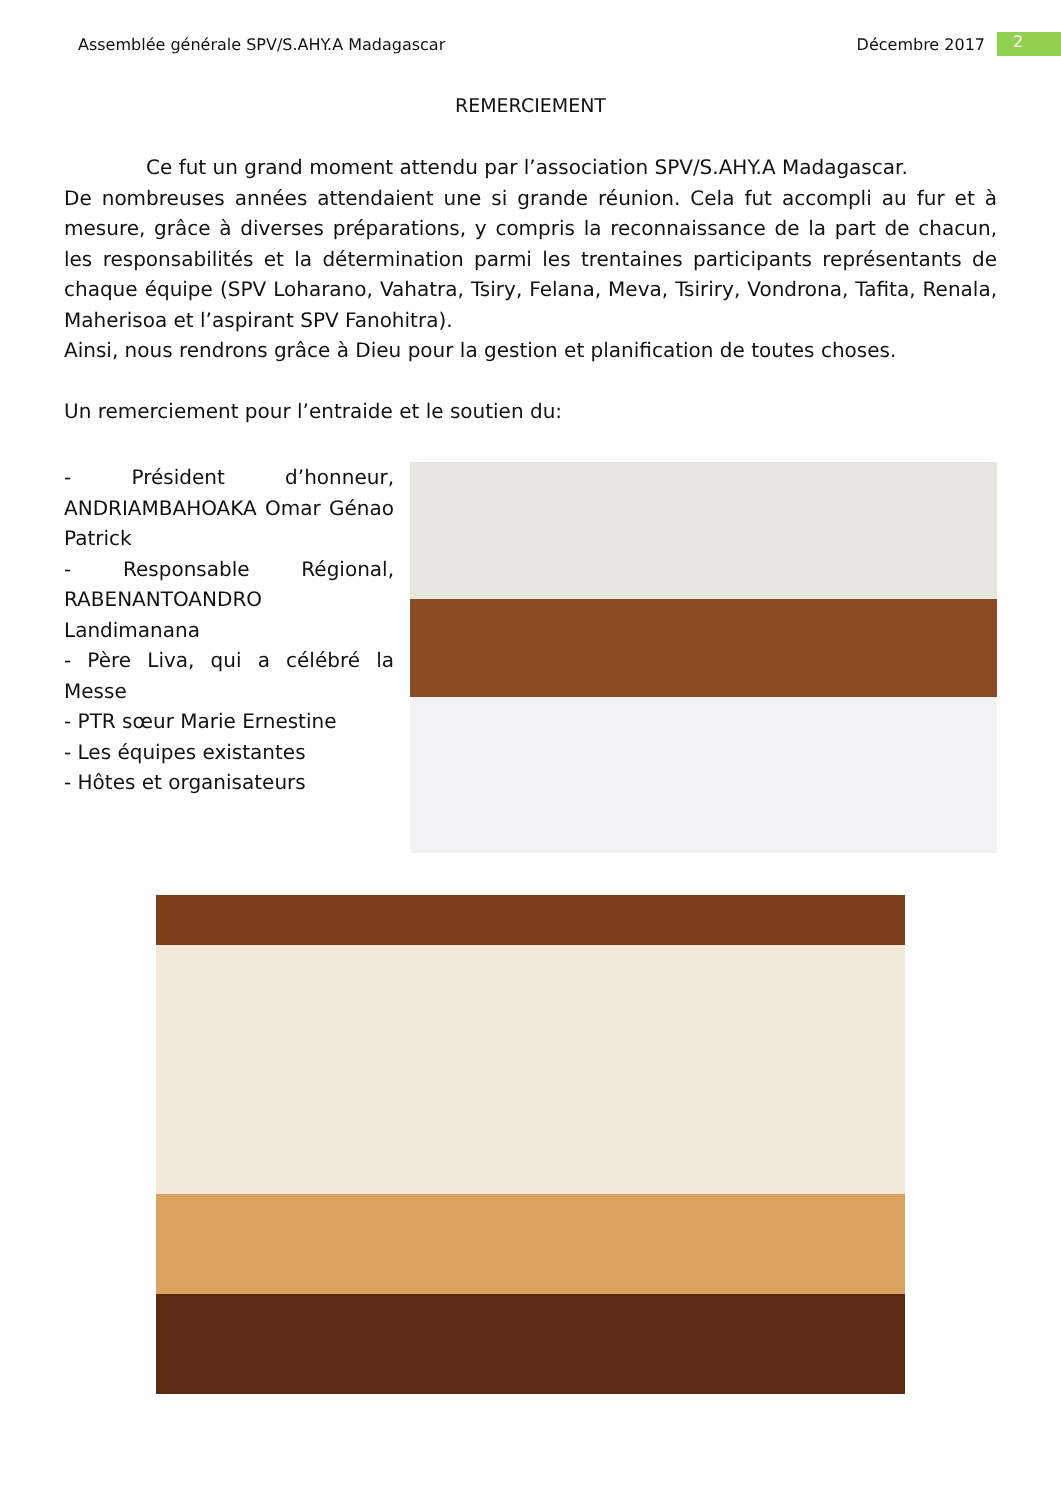Assemblée générale SPV/S.AHY.A Madagascar Décembre 2017 2
REMERCIEMENT
Ce fut un grand moment attendu par l’association SPV/S.AHY.A Madagascar.
De nombreuses années attendaient une si grande réunion. Cela fut accompli au fur et à mesure, grâce à diverses préparations, y compris la reconnaissance de la part de chacun, les responsabilités et la détermination parmi les trentaines participants représentants de chaque équipe (SPV Loharano, Vahatra, Tsiry, Felana, Meva, Tsiriry, Vondrona, Tafita, Renala, Maherisoa et l’aspirant SPV Fanohitra).
Ainsi, nous rendrons grâce à Dieu pour la gestion et planification de toutes choses.
Un remerciement pour l’entraide et le soutien du:
- Président d’honneur, ANDRIAMBAHOAKA Omar Génao Patrick
- Responsable Régional, RABENANTOANDRO Landimanana
- Père Liva, qui a célébré la Messe
- PTR sœur Marie Ernestine
- Les équipes existantes
- Hôtes et organisateurs